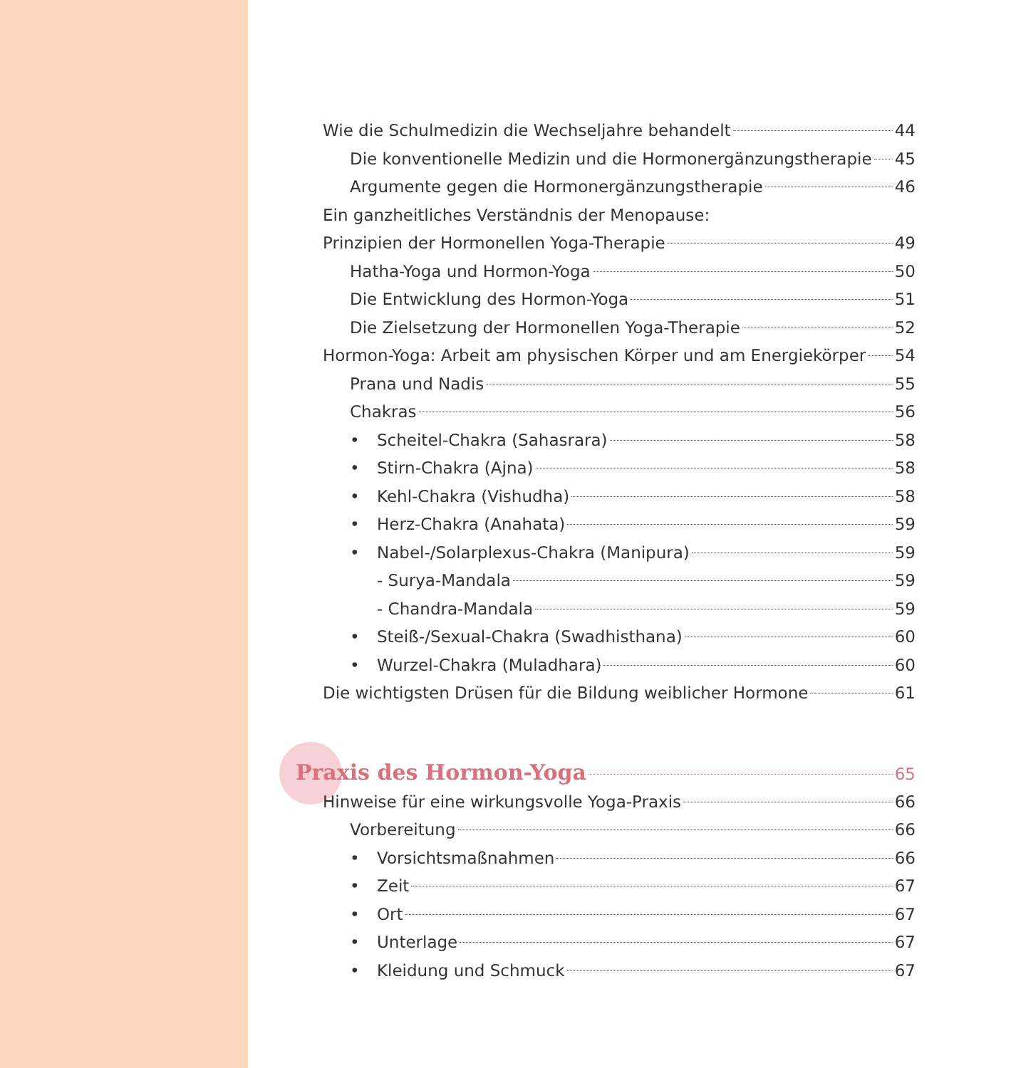Wie die Schulmedizin die Wechseljahre behandelt 44
Die konventionelle Medizin und die Hormonergänzungstherapie 45
Argumente gegen die Hormonergänzungstherapie 46
Ein ganzheitliches Verständnis der Menopause:
Prinzipien der Hormonellen Yoga-Therapie 49
Hatha-Yoga und Hormon-Yoga 50
Die Entwicklung des Hormon-Yoga 51
Die Zielsetzung der Hormonellen Yoga-Therapie 52
Hormon-Yoga: Arbeit am physischen Körper und am Energiekörper 54
Prana und Nadis 55
Chakras 56
• Scheitel-Chakra (Sahasrara) 58
• Stirn-Chakra (Ajna) 58
• Kehl-Chakra (Vishudha) 58
• Herz-Chakra (Anahata) 59
• Nabel-/Solarplexus-Chakra (Manipura) 59
- Surya-Mandala 59
- Chandra-Mandala 59
• Steiß-/Sexual-Chakra (Swadhisthana) 60
• Wurzel-Chakra (Muladhara) 60
Die wichtigsten Drüsen für die Bildung weiblicher Hormone 61
Praxis des Hormon-Yoga 65
Hinweise für eine wirkungsvolle Yoga-Praxis 66
Vorbereitung 66
• Vorsichtsmaßnahmen 66
• Zeit 67
• Ort 67
• Unterlage 67
• Kleidung und Schmuck 67